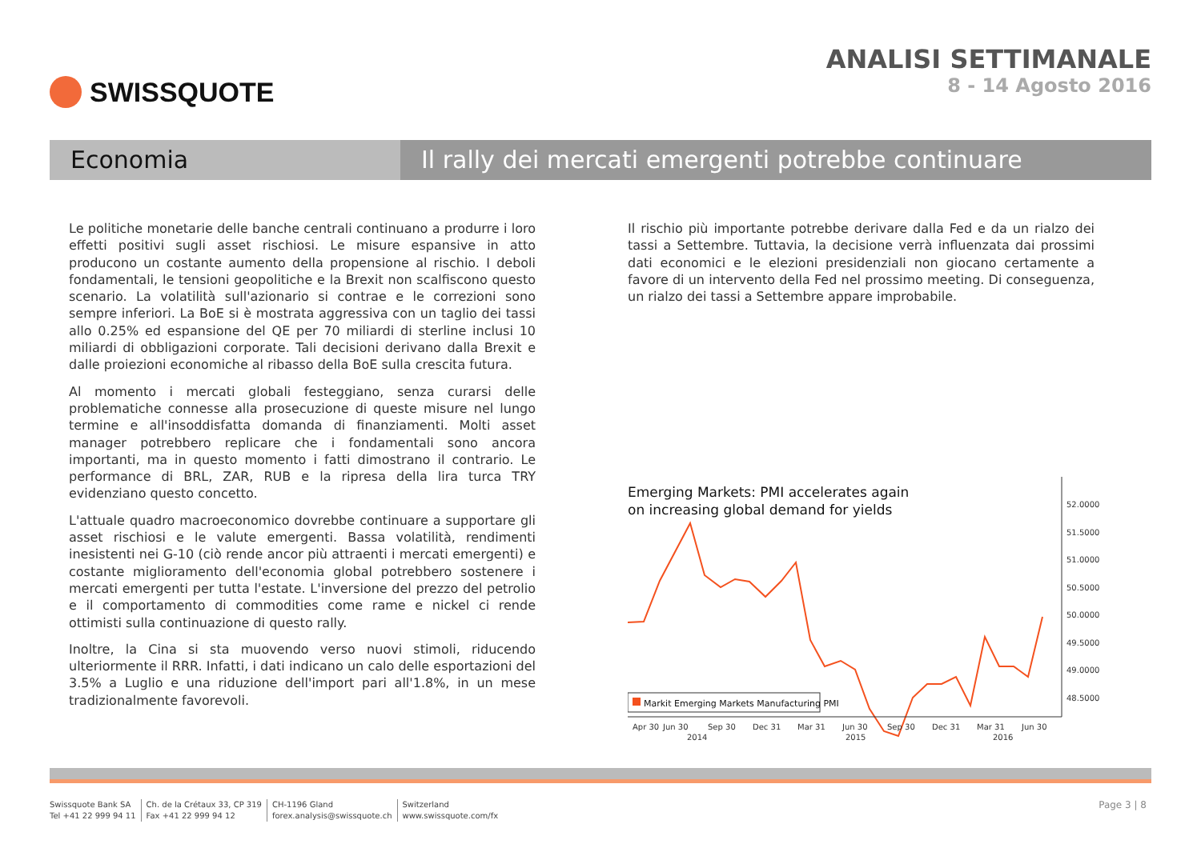SWISSQUOTE ANALISI SETTIMANALE
8 - 14 Agosto 2016
Economia Il rally dei mercati emergenti potrebbe continuare
Le politiche monetarie delle banche centrali continuano a produrre i loro effetti positivi sugli asset rischiosi. Le misure espansive in atto producono un costante aumento della propensione al rischio. I deboli fondamentali, le tensioni geopolitiche e la Brexit non scalfiscono questo scenario. La volatilità sull'azionario si contrae e le correzioni sono sempre inferiori. La BoE si è mostrata aggressiva con un taglio dei tassi allo 0.25% ed espansione del QE per 70 miliardi di sterline inclusi 10 miliardi di obbligazioni corporate. Tali decisioni derivano dalla Brexit e dalle proiezioni economiche al ribasso della BoE sulla crescita futura.
Al momento i mercati globali festeggiano, senza curarsi delle problematiche connesse alla prosecuzione di queste misure nel lungo termine e all'insoddisfatta domanda di finanziamenti. Molti asset manager potrebbero replicare che i fondamentali sono ancora importanti, ma in questo momento i fatti dimostrano il contrario. Le performance di BRL, ZAR, RUB e la ripresa della lira turca TRY evidenziano questo concetto.
L'attuale quadro macroeconomico dovrebbe continuare a supportare gli asset rischiosi e le valute emergenti. Bassa volatilità, rendimenti inesistenti nei G-10 (ciò rende ancor più attraenti i mercati emergenti) e costante miglioramento dell'economia global potrebbero sostenere i mercati emergenti per tutta l'estate. L'inversione del prezzo del petrolio e il comportamento di commodities come rame e nickel ci rende ottimisti sulla continuazione di questo rally.
Inoltre, la Cina si sta muovendo verso nuovi stimoli, riducendo ulteriormente il RRR. Infatti, i dati indicano un calo delle esportazioni del 3.5% a Luglio e una riduzione dell'import pari all'1.8%, in un mese tradizionalmente favorevoli.
Il rischio più importante potrebbe derivare dalla Fed e da un rialzo dei tassi a Settembre. Tuttavia, la decisione verrà influenzata dai prossimi dati economici e le elezioni presidenziali non giocano certamente a favore di un intervento della Fed nel prossimo meeting. Di conseguenza, un rialzo dei tassi a Settembre appare improbabile.
Emerging Markets: PMI accelerates again
on increasing global demand for yields
52.0000
51.5000
51.0000
50.5000
50.0000
49.5000
49.0000
48.5000
Markit Emerging Markets Manufacturing PMI
Apr 30
Jun 30
Sep 30
Dec 31
Mar 31
Jun 30
Sep 30
Dec 31
Mar 31
Jun 30
2014
2015
2016
Swissquote Bank SA
Tel +41 22 999 94 11
Ch. de la Crétaux 33, CP 319
Fax +41 22 999 94 12
CH-1196 Gland
forex.analysis@swissquote.ch
Switzerland
www.swissquote.com/fx
Page 3 | 8